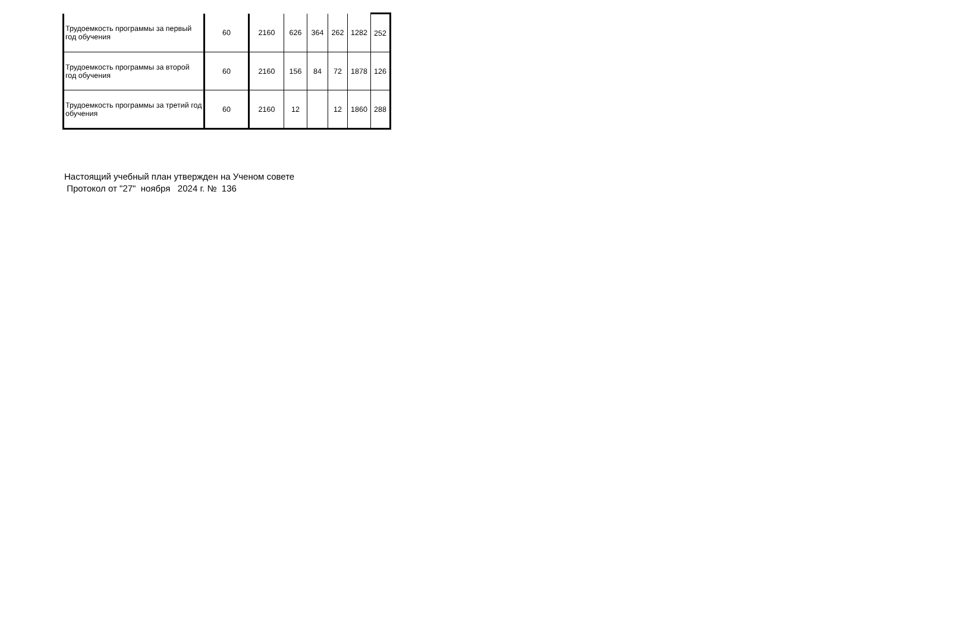| Трудоемкость программы за первый год обучения | 60 | 2160 | 626 | 364 | 262 | 1282 | 252 |
| Трудоемкость программы за второй год обучения | 60 | 2160 | 156 | 84 | 72 | 1878 | 126 |
| Трудоемкость программы за третий год обучения | 60 | 2160 | 12 | | 12 | 1860 | 288 |
Настоящий учебный план утвержден на Ученом совете
Протокол от "27" ноября 2024 г. № 136